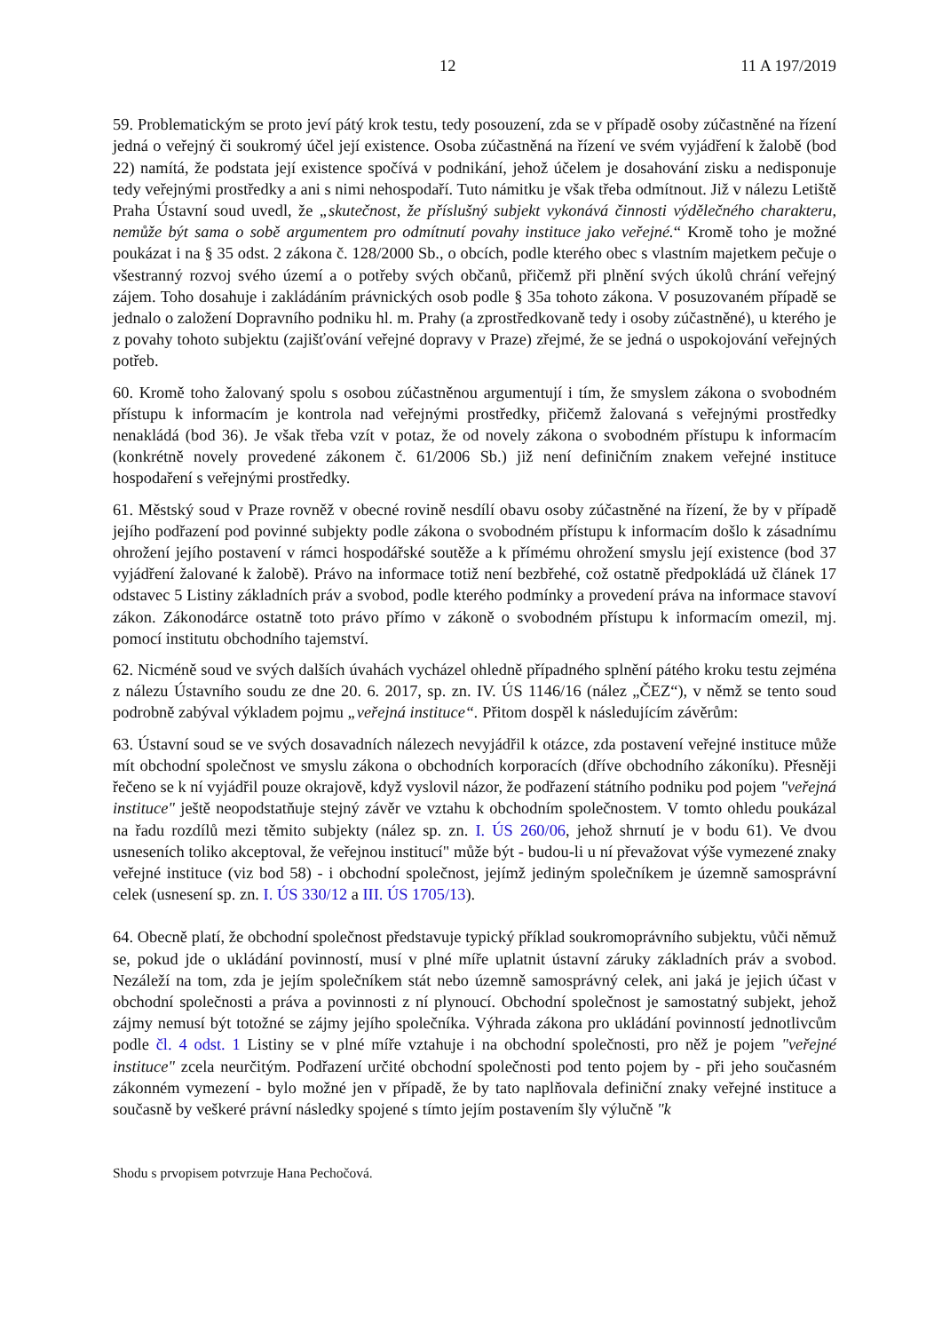12 11 A 197/2019
59. Problematickým se proto jeví pátý krok testu, tedy posouzení, zda se v případě osoby zúčastněné na řízení jedná o veřejný či soukromý účel její existence. Osoba zúčastněná na řízení ve svém vyjádření k žalobě (bod 22) namítá, že podstata její existence spočívá v podnikání, jehož účelem je dosahování zisku a nedisponuje tedy veřejnými prostředky a ani s nimi nehospodaří. Tuto námitku je však třeba odmítnout. Již v nálezu Letiště Praha Ústavní soud uvedl, že „skutečnost, že příslušný subjekt vykonává činnosti výdělečného charakteru, nemůže být sama o sobě argumentem pro odmítnutí povahy instituce jako veřejné.“ Kromě toho je možné poukázat i na § 35 odst. 2 zákona č. 128/2000 Sb., o obcích, podle kterého obec s vlastním majetkem pečuje o všestranný rozvoj svého území a o potřeby svých občanů, přičemž při plnění svých úkolů chrání veřejný zájem. Toho dosahuje i zakládáním právnických osob podle § 35a tohoto zákona. V posuzovaném případě se jednalo o založení Dopravního podniku hl. m. Prahy (a zprostředkovaně tedy i osoby zúčastněné), u kterého je z povahy tohoto subjektu (zajišťování veřejné dopravy v Praze) zřejmé, že se jedná o uspokojování veřejných potřeb.
60. Kromě toho žalovaný spolu s osobou zúčastněnou argumentují i tím, že smyslem zákona o svobodném přístupu k informacím je kontrola nad veřejnými prostředky, přičemž žalovaná s veřejnými prostředky nenakládá (bod 36). Je však třeba vzít v potaz, že od novely zákona o svobodném přístupu k informacím (konkrétně novely provedené zákonem č. 61/2006 Sb.) již není definičním znakem veřejné instituce hospodaření s veřejnými prostředky.
61. Městský soud v Praze rovněž v obecné rovině nesdílí obavu osoby zúčastněné na řízení, že by v případě jejího podřazení pod povinné subjekty podle zákona o svobodném přístupu k informacím došlo k zásadnímu ohrožení jejího postavení v rámci hospodářské soutěže a k přímému ohrožení smyslu její existence (bod 37 vyjádření žalované k žalobě). Právo na informace totiž není bezbřehé, což ostatně předpokládá už článek 17 odstavec 5 Listiny základních práv a svobod, podle kterého podmínky a provedení práva na informace stavoví zákon. Zákonodárce ostatně toto právo přímo v zákoně o svobodném přístupu k informacím omezil, mj. pomocí institutu obchodního tajemství.
62. Nicméně soud ve svých dalších úvahách vycházel ohledně případného splnění pátého kroku testu zejména z nálezu Ústavního soudu ze dne 20. 6. 2017, sp. zn. IV. ÚS 1146/16 (nález „ČEZ“), v němž se tento soud podrobně zabýval výkladem pojmu „veřejná instituce“. Přitom dospěl k následujícím závěrům:
63. Ústavní soud se ve svých dosavadních nálezech nevyjádřil k otázce, zda postavení veřejné instituce může mít obchodní společnost ve smyslu zákona o obchodních korporacích (dříve obchodního zákoníku). Přesněji řečeno se k ní vyjádřil pouze okrajově, když vyslovil názor, že podřazení státního podniku pod pojem "veřejná instituce" ještě neopodstatňuje stejný závěr ve vztahu k obchodním společnostem. V tomto ohledu poukázal na řadu rozdílů mezi těmito subjekty (nález sp. zn. I. ÚS 260/06, jehož shrnutí je v bodu 61). Ve dvou usneseních toliko akceptoval, že veřejnou institucí" může být - budou-li u ní převažovat výše vymezené znaky veřejné instituce (viz bod 58) - i obchodní společnost, jejímž jediným společníkem je územně samosprávní celek (usnesení sp. zn. I. ÚS 330/12 a III. ÚS 1705/13).
64. Obecně platí, že obchodní společnost představuje typický příklad soukromoprávního subjektu, vůči němuž se, pokud jde o ukládání povinností, musí v plné míře uplatnit ústavní záruky základních práv a svobod. Nezáleží na tom, zda je jejím společníkem stát nebo územně samosprávný celek, ani jaká je jejich účast v obchodní společnosti a práva a povinnosti z ní plynoucí. Obchodní společnost je samostatný subjekt, jehož zájmy nemusí být totožné se zájmy jejího společníka. Výhrada zákona pro ukládání povinností jednotlivcům podle čl. 4 odst. 1 Listiny se v plné míře vztahuje i na obchodní společnosti, pro něž je pojem "veřejné instituce" zcela neurčitým. Podřazení určité obchodní společnosti pod tento pojem by - při jeho současném zákonném vymezení - bylo možné jen v případě, že by tato naplňovala definiční znaky veřejné instituce a současně by veškeré právní následky spojené s tímto jejím postavením šly výlučně "k
Shodu s prvopisem potvrzuje Hana Pechočová.